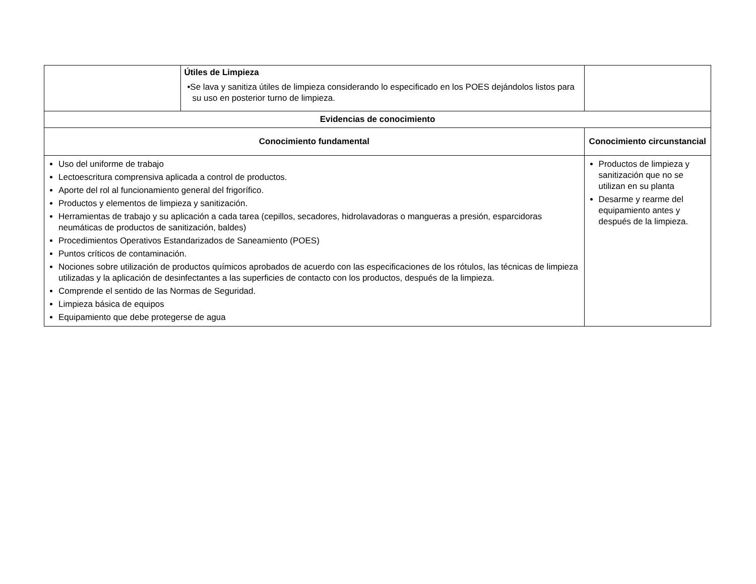| | Útiles de Limpieza •Se lava y sanitiza útiles de limpieza considerando lo especificado en los POES dejándolos listos para su uso en posterior turno de limpieza. | |
| Evidencias de conocimiento | | |
| Conocimiento fundamental | | Conocimiento circunstancial |
| Uso del uniforme de trabajo Lectoescritura comprensiva aplicada a control de productos. Aporte del rol al funcionamiento general del frigorífico. Productos y elementos de limpieza y sanitización. Herramientas de trabajo y su aplicación a cada tarea (cepillos, secadores, hidrolavadoras o mangueras a presión, esparcidoras neumáticas de productos de sanitización, baldes) Procedimientos Operativos Estandarizados de Saneamiento (POES) Puntos críticos de contaminación. Nociones sobre utilización de productos químicos aprobados de acuerdo con las especificaciones de los rótulos, las técnicas de limpieza utilizadas y la aplicación de desinfectantes a las superficies de contacto con los productos, después de la limpieza. Comprende el sentido de las Normas de Seguridad. Limpieza básica de equipos Equipamiento que debe protegerse de agua | | Productos de limpieza y sanitización que no se utilizan en su planta Desarme y rearme del equipamiento antes y después de la limpieza. |